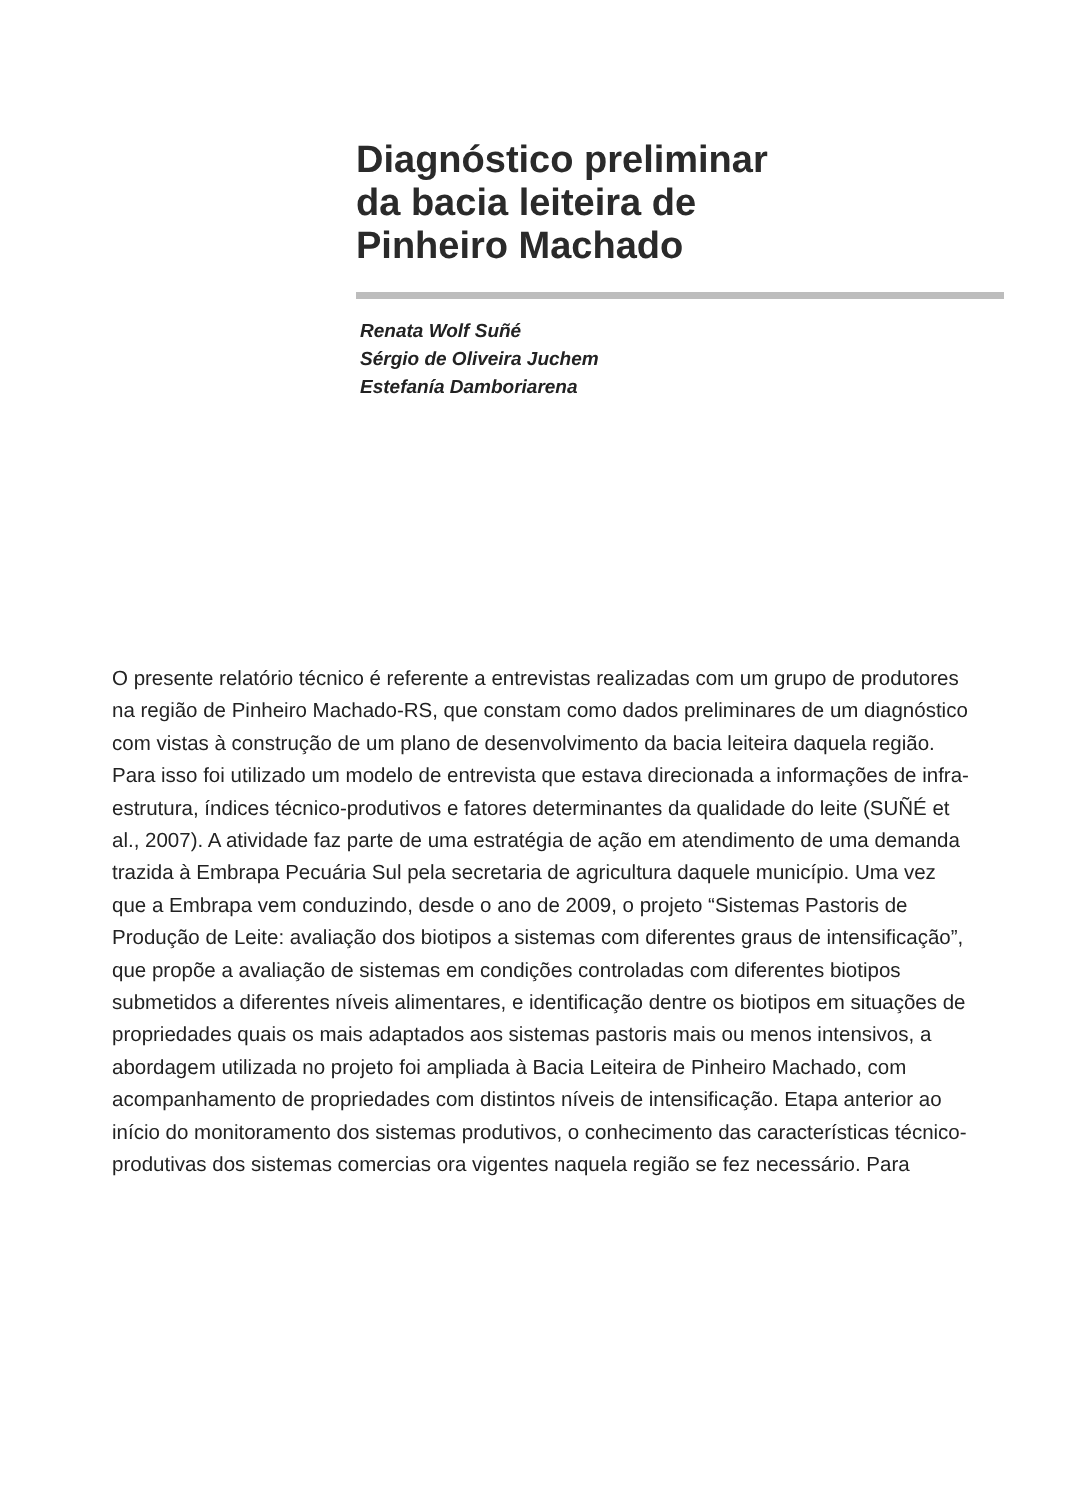Diagnóstico preliminar
da bacia leiteira de
Pinheiro Machado
Renata Wolf Suñé
Sérgio de Oliveira Juchem
Estefanía Damboriarena
O presente relatório técnico é referente a entrevistas realizadas com um grupo de produtores na região de Pinheiro Machado-RS, que constam como dados preliminares de um diagnóstico com vistas à construção de um plano de desenvolvimento da bacia leiteira daquela região. Para isso foi utilizado um modelo de entrevista que estava direcionada a informações de infra-estrutura, índices técnico-produtivos e fatores determinantes da qualidade do leite (SUÑÉ et al., 2007). A atividade faz parte de uma estratégia de ação em atendimento de uma demanda trazida à Embrapa Pecuária Sul pela secretaria de agricultura daquele município. Uma vez que a Embrapa vem conduzindo, desde o ano de 2009, o projeto “Sistemas Pastoris de Produção de Leite: avaliação dos biotipos a sistemas com diferentes graus de intensificação”, que propõe a avaliação de sistemas em condições controladas com diferentes biotipos submetidos a diferentes níveis alimentares, e identificação dentre os biotipos em situações de propriedades quais os mais adaptados aos sistemas pastoris mais ou menos intensivos, a abordagem utilizada no projeto foi ampliada à Bacia Leiteira de Pinheiro Machado, com acompanhamento de propriedades com distintos níveis de intensificação. Etapa anterior ao início do monitoramento dos sistemas produtivos, o conhecimento das características técnico-produtivas dos sistemas comercias ora vigentes naquela região se fez necessário. Para